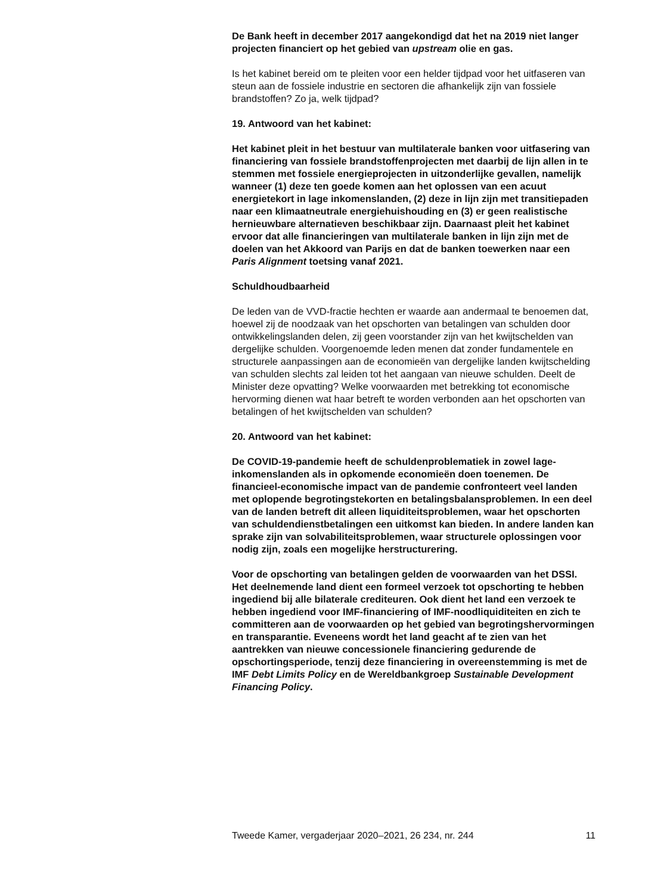De Bank heeft in december 2017 aangekondigd dat het na 2019 niet langer projecten financiert op het gebied van upstream olie en gas.
Is het kabinet bereid om te pleiten voor een helder tijdpad voor het uitfaseren van steun aan de fossiele industrie en sectoren die afhankelijk zijn van fossiele brandstoffen? Zo ja, welk tijdpad?
19. Antwoord van het kabinet:
Het kabinet pleit in het bestuur van multilaterale banken voor uitfasering van financiering van fossiele brandstoffenprojecten met daarbij de lijn allen in te stemmen met fossiele energiepro­jecten in uitzonderlijke gevallen, namelijk wanneer (1) deze ten goede komen aan het oplossen van een acuut energietekort in lage inkomenslanden, (2) deze in lijn zijn met transitiepaden naar een klimaatneutrale energiehuishouding en (3) er geen realis­tische hernieuwbare alternatieven beschikbaar zijn. Daarnaast pleit het kabinet ervoor dat alle financieringen van multilaterale banken in lijn zijn met de doelen van het Akkoord van Parijs en dat de banken toewerken naar een Paris Alignment toetsing vanaf 2021.
Schuldhoudbaarheid
De leden van de VVD-fractie hechten er waarde aan andermaal te benoemen dat, hoewel zij de noodzaak van het opschorten van betalingen van schulden door ontwikkelingslanden delen, zij geen voorstander zijn van het kwijtschelden van dergelijke schulden. Voorgenoemde leden menen dat zonder fundamentele en structurele aanpassingen aan de economieën van dergelijke landen kwijtschelding van schulden slechts zal leiden tot het aangaan van nieuwe schulden. Deelt de Minister deze opvatting? Welke voorwaarden met betrekking tot economische hervorming dienen wat haar betreft te worden verbonden aan het opschorten van betalingen of het kwijtschelden van schulden?
20. Antwoord van het kabinet:
De COVID-19-pandemie heeft de schuldenproblematiek in zowel lage-inkomenslanden als in opkomende economieën doen toenemen. De financieel-economische impact van de pandemie confronteert veel landen met oplopende begrotingstekorten en betalingsbalansproblemen. In een deel van de landen betreft dit alleen liquiditeitsproblemen, waar het opschorten van schulden­dienstbetalingen een uitkomst kan bieden. In andere landen kan sprake zijn van solvabiliteitsproblemen, waar structurele oplos­singen voor nodig zijn, zoals een mogelijke herstructurering.
Voor de opschorting van betalingen gelden de voorwaarden van het DSSI. Het deelnemende land dient een formeel verzoek tot opschorting te hebben ingediend bij alle bilaterale crediteuren. Ook dient het land een verzoek te hebben ingediend voor IMF-financiering of IMF-noodliquiditeiten en zich te committeren aan de voorwaarden op het gebied van begrotingshervormingen en transparantie. Eveneens wordt het land geacht af te zien van het aantrekken van nieuwe concessionele financiering gedurende de opschortingsperiode, tenzij deze financiering in overeen­stemming is met de IMF Debt Limits Policy en de Wereldbank­groep Sustainable Development Financing Policy.
Tweede Kamer, vergaderjaar 2020–2021, 26 234, nr. 244 11